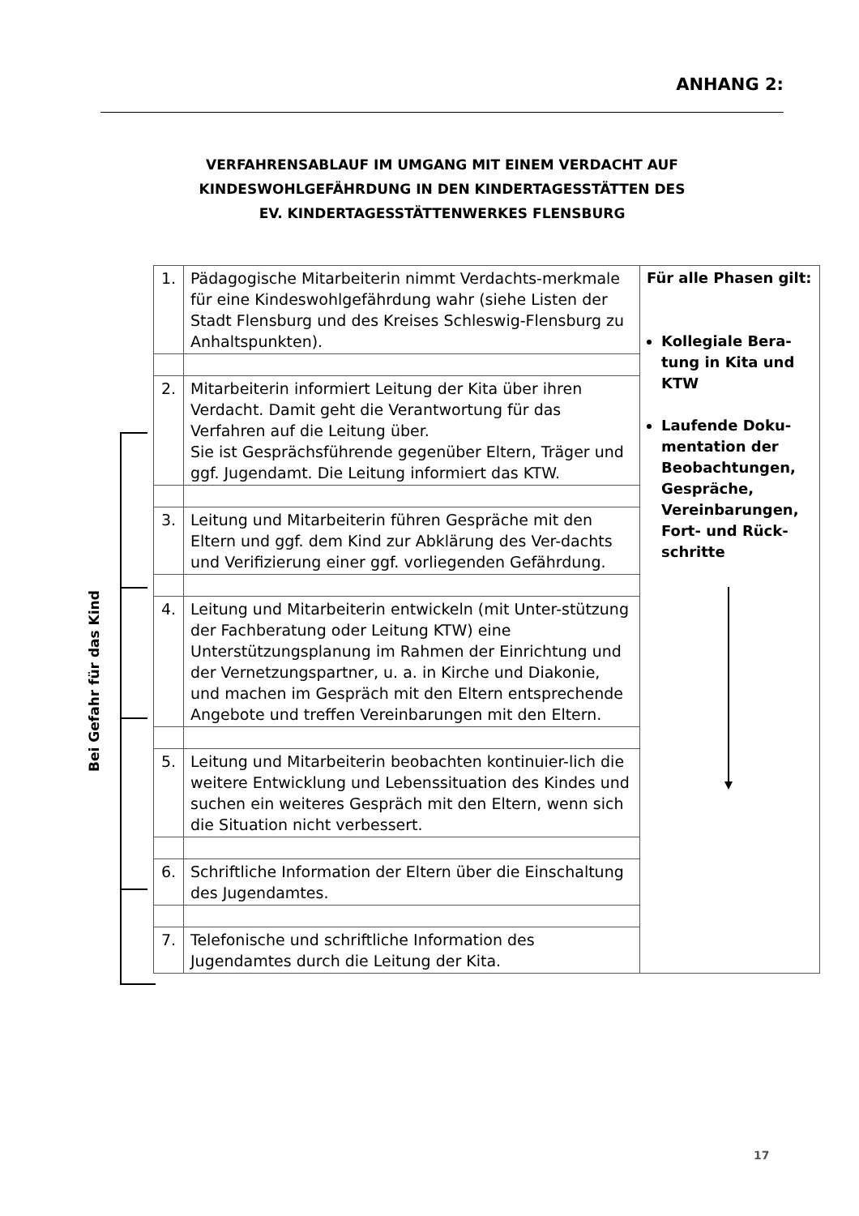ANHANG 2:
VERFAHRENSABLAUF IM UMGANG MIT EINEM VERDACHT AUF
KINDESWOHLGEFÄHRDUNG IN DEN KINDERTAGESSTÄTTEN DES
EV. KINDERTAGESSTÄTTENWERKES FLENSBURG
Bei Gefahr für das Kind
| 1. | Pädagogische Mitarbeiterin nimmt Verdachts-merkmale für eine Kindeswohlgefährdung wahr (siehe Listen der Stadt Flensburg und des Kreises Schleswig-Flensburg zu Anhaltspunkten). | Für alle Phasen gilt: Kollegiale Bera-tung in Kita und KTW Laufende Doku-mentation der Beobachtungen, Gespräche, Vereinbarungen, Fort- und Rück-schritte |
| 2. | Mitarbeiterin informiert Leitung der Kita über ihren Verdacht. Damit geht die Verantwortung für das Verfahren auf die Leitung über. Sie ist Gesprächsführende gegenüber Eltern, Träger und ggf. Jugendamt. Die Leitung informiert das KTW. | |
| 3. | Leitung und Mitarbeiterin führen Gespräche mit den Eltern und ggf. dem Kind zur Abklärung des Ver-dachts und Verifizierung einer ggf. vorliegenden Gefährdung. | |
| 4. | Leitung und Mitarbeiterin entwickeln (mit Unter-stützung der Fachberatung oder Leitung KTW) eine Unterstützungsplanung im Rahmen der Einrichtung und der Vernetzungspartner, u. a. in Kirche und Diakonie, und machen im Gespräch mit den Eltern entsprechende Angebote und treffen Vereinbarungen mit den Eltern. | |
| 5. | Leitung und Mitarbeiterin beobachten kontinuier-lich die weitere Entwicklung und Lebenssituation des Kindes und suchen ein weiteres Gespräch mit den Eltern, wenn sich die Situation nicht verbessert. | |
| 6. | Schriftliche Information der Eltern über die Einschaltung des Jugendamtes. | |
| 7. | Telefonische und schriftliche Information des Jugendamtes durch die Leitung der Kita. | |
17